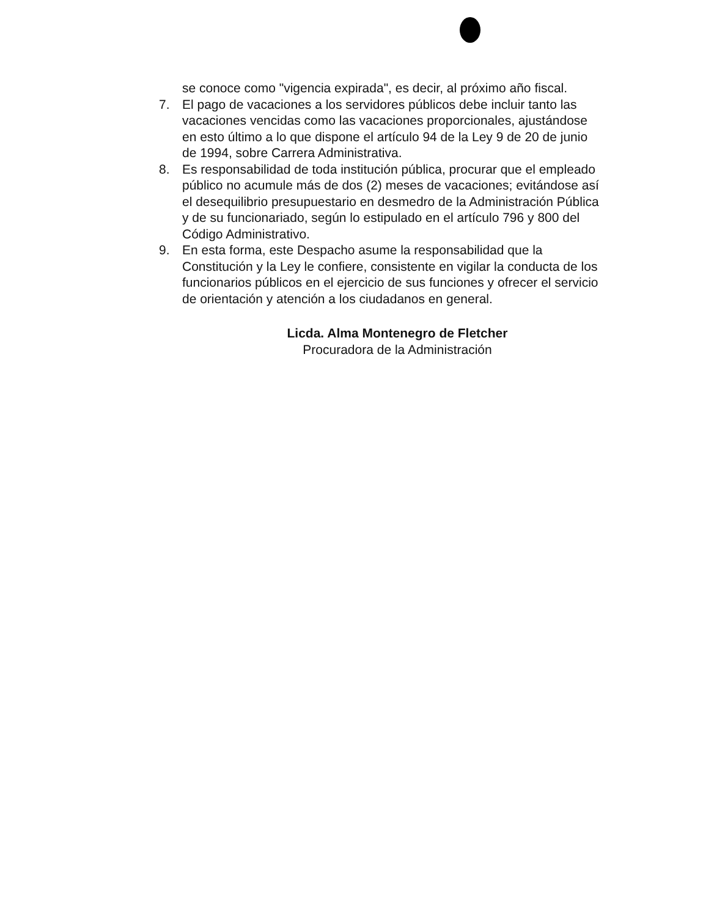se conoce como "vigencia expirada", es decir, al próximo año fiscal.
7. El pago de vacaciones a los servidores públicos debe incluir tanto las vacaciones vencidas como las vacaciones proporcionales, ajustándose en esto último a lo que dispone el artículo 94 de la Ley 9 de 20 de junio de 1994, sobre Carrera Administrativa.
8. Es responsabilidad de toda institución pública, procurar que el empleado público no acumule más de dos (2) meses de vacaciones; evitándose así el desequilibrio presupuestario en desmedro de la Administración Pública y de su funcionariado, según lo estipulado en el artículo 796 y 800 del Código Administrativo.
9. En esta forma, este Despacho asume la responsabilidad que la Constitución y la Ley le confiere, consistente en vigilar la conducta de los funcionarios públicos en el ejercicio de sus funciones y ofrecer el servicio de orientación y atención a los ciudadanos en general.
Licda. Alma Montenegro de Fletcher
Procuradora de la Administración